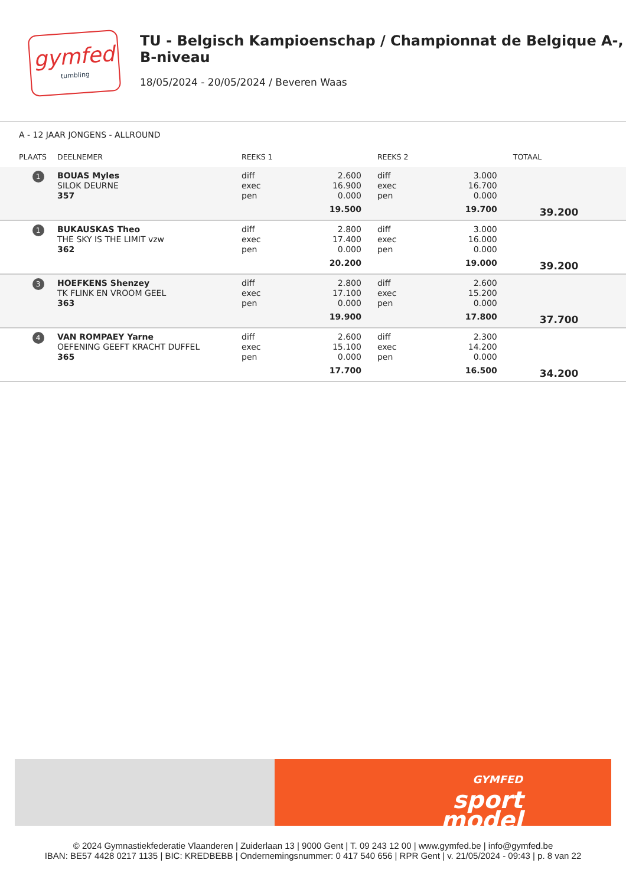gymfed
tumbling
TU - Belgisch Kampioenschap / Championnat de Belgique A-, B-niveau
18/05/2024 - 20/05/2024 / Beveren Waas
A - 12 JAAR JONGENS - ALLROUND
| PLAATS | DEELNEMER | REEKS 1 | | REEKS 2 | | TOTAAL |
| --- | --- | --- | --- | --- | --- | --- |
| 1 | BOUAS Myles SILOK DEURNE 357 | diff exec pen | 2.600 16.900 0.000 19.500 | diff exec pen | 3.000 16.700 0.000 19.700 | 39.200 |
| 1 | BUKAUSKAS Theo THE SKY IS THE LIMIT vzw 362 | diff exec pen | 2.800 17.400 0.000 20.200 | diff exec pen | 3.000 16.000 0.000 19.000 | 39.200 |
| 3 | HOEFKENS Shenzey TK FLINK EN VROOM GEEL 363 | diff exec pen | 2.800 17.100 0.000 19.900 | diff exec pen | 2.600 15.200 0.000 17.800 | 37.700 |
| 4 | VAN ROMPAEY Yarne OEFENING GEEFT KRACHT DUFFEL 365 | diff exec pen | 2.600 15.100 0.000 17.700 | diff exec pen | 2.300 14.200 0.000 16.500 | 34.200 |
GYMFED
sport
model
© 2024 Gymnastiekfederatie Vlaanderen | Zuiderlaan 13 | 9000 Gent | T. 09 243 12 00 | www.gymfed.be | info@gymfed.be
IBAN: BE57 4428 0217 1135 | BIC: KREDBEBB | Ondernemingsnummer: 0 417 540 656 | RPR Gent | v. 21/05/2024 - 09:43 | p. 8 van 22